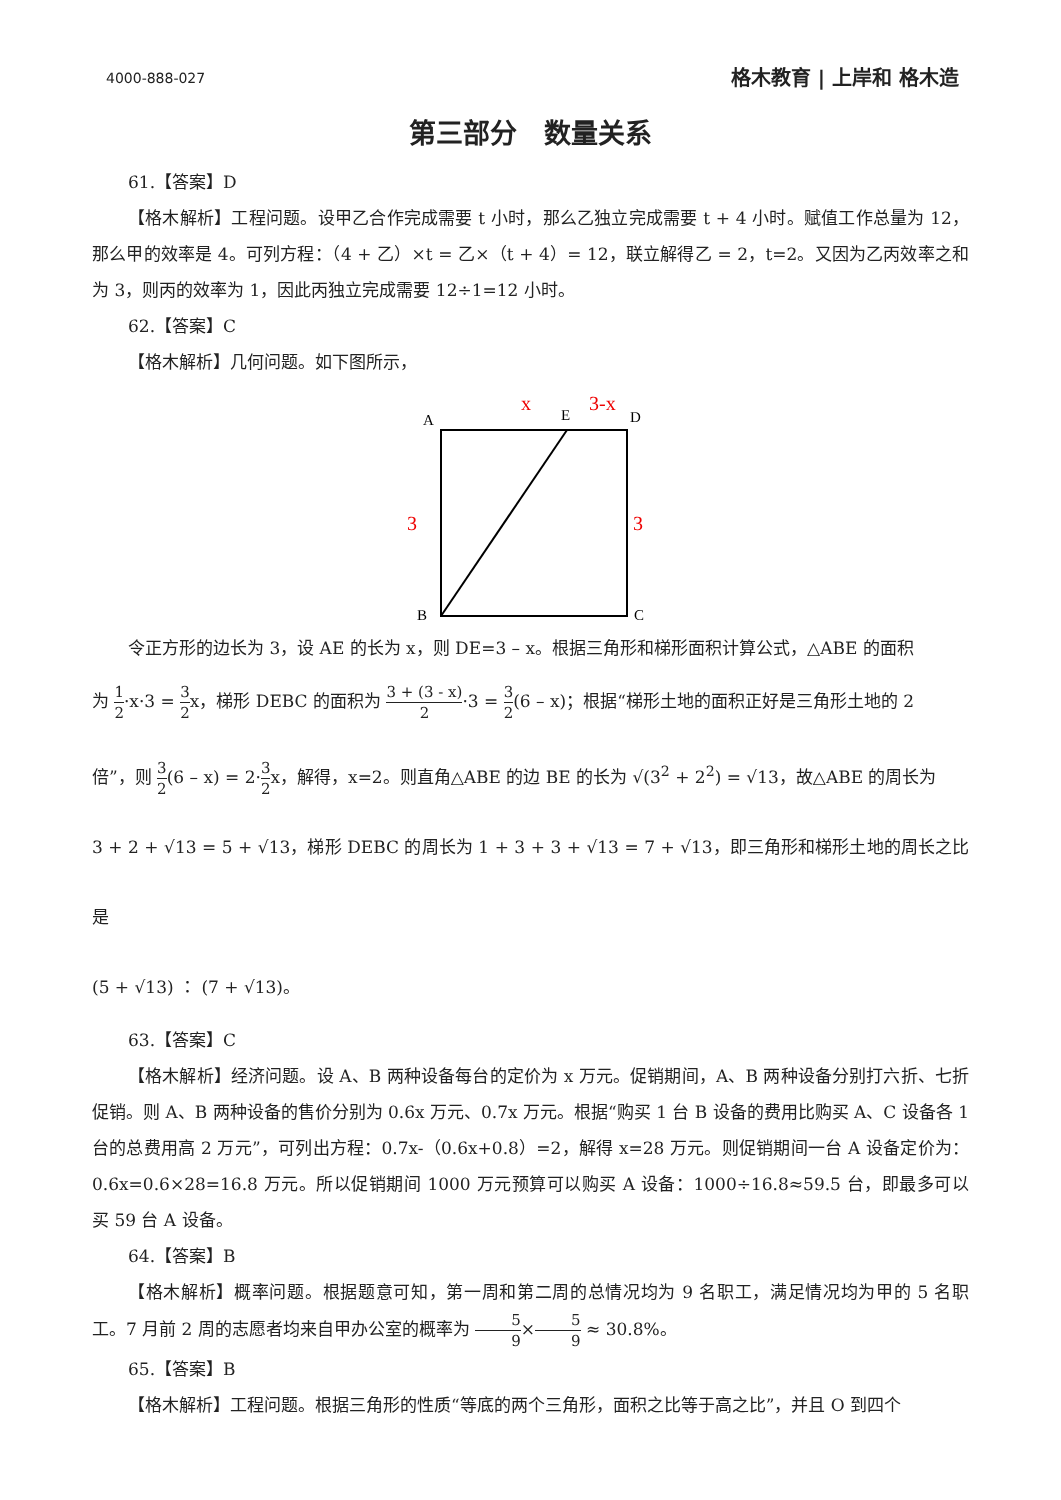4000-888-027 格木教育 | 上岸和 格木造
第三部分　数量关系
61.【答案】D
【格木解析】工程问题。设甲乙合作完成需要 t 小时，那么乙独立完成需要 t + 4 小时。赋值工作总量为 12，那么甲的效率是 4。可列方程：（4 + 乙）×t = 乙×（t + 4）= 12，联立解得乙 = 2，t=2。又因为乙丙效率之和为 3，则丙的效率为 1，因此丙独立完成需要 12÷1=12 小时。
62.【答案】C
【格木解析】几何问题。如下图所示，
A
E
D
B
C
x
3-x
3
3
令正方形的边长为 3，设 AE 的长为 x，则 DE=3 – x。根据三角形和梯形面积计算公式，△ABE 的面积
为 1 2·x·3 = 3 2x，梯形 DEBC 的面积为 3 + (3 - x) 2·3 = 3 2(6 – x)；根据“梯形土地的面积正好是三角形土地的 2
倍”，则 3 2(6 – x) = 2·3 2x，解得，x=2。则直角△ABE 的边 BE 的长为 √(3<sup>2</sup> + 2<sup>2</sup>) = √13，故△ABE 的周长为
3 + 2 + √13 = 5 + √13，梯形 DEBC 的周长为 1 + 3 + 3 + √13 = 7 + √13，即三角形和梯形土地的周长之比是
(5 + √13) ： (7 + √13)。
63.【答案】C
【格木解析】经济问题。设 A、B 两种设备每台的定价为 x 万元。促销期间，A、B 两种设备分别打六折、七折促销。则 A、B 两种设备的售价分别为 0.6x 万元、0.7x 万元。根据“购买 1 台 B 设备的费用比购买 A、C 设备各 1 台的总费用高 2 万元”，可列出方程：0.7x-（0.6x+0.8）=2，解得 x=28 万元。则促销期间一台 A 设备定价为：0.6x=0.6×28=16.8 万元。所以促销期间 1000 万元预算可以购买 A 设备：1000÷16.8≈59.5 台，即最多可以买 59 台 A 设备。
64.【答案】B
【格木解析】概率问题。根据题意可知，第一周和第二周的总情况均为 9 名职工，满足情况均为甲的 5 名职工。7 月前 2 周的志愿者均来自甲办公室的概率为 5 9×5 9 ≈ 30.8%。
65.【答案】B
【格木解析】工程问题。根据三角形的性质“等底的两个三角形，面积之比等于高之比”，并且 O 到四个